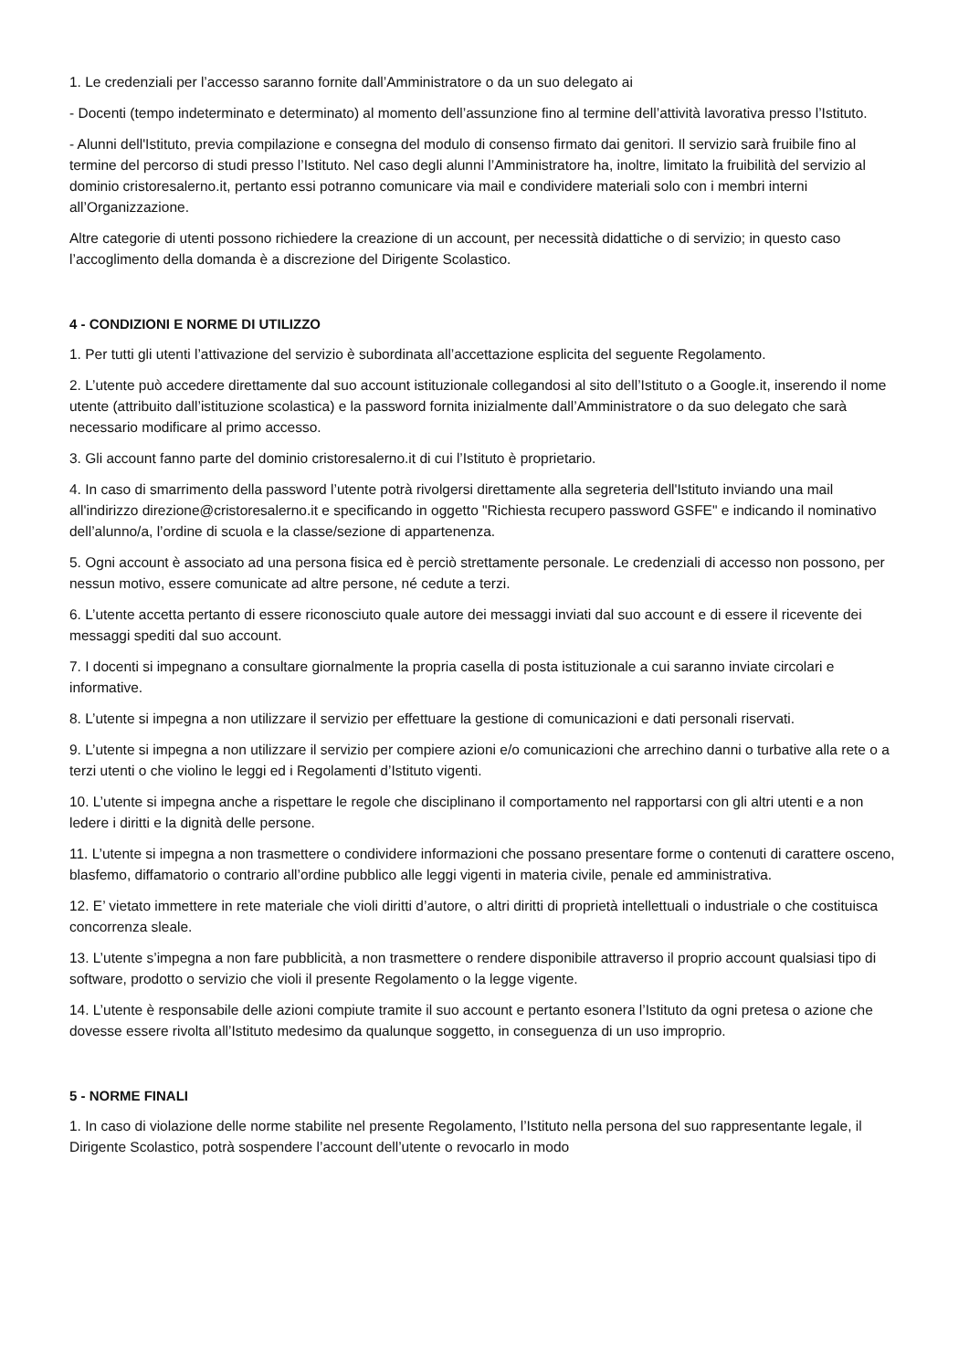1. Le credenziali per l’accesso saranno fornite dall’Amministratore o da un suo delegato ai
- Docenti (tempo indeterminato e determinato) al momento dell’assunzione fino al termine dell’attività lavorativa presso l’Istituto.
- Alunni dell'Istituto, previa compilazione e consegna del modulo di consenso firmato dai genitori. Il servizio sarà fruibile fino al termine del percorso di studi presso l’Istituto. Nel caso degli alunni l’Amministratore ha, inoltre, limitato la fruibilità del servizio al dominio cristoresalerno.it, pertanto essi potranno comunicare via mail e condividere materiali solo con i membri interni all’Organizzazione.
Altre categorie di utenti possono richiedere la creazione di un account, per necessità didattiche o di servizio; in questo caso l’accoglimento della domanda è a discrezione del Dirigente Scolastico.
4 - CONDIZIONI E NORME DI UTILIZZO
1. Per tutti gli utenti l’attivazione del servizio è subordinata all’accettazione esplicita del seguente Regolamento.
2. L’utente può accedere direttamente dal suo account istituzionale collegandosi al sito dell’Istituto o a Google.it, inserendo il nome utente (attribuito dall’istituzione scolastica) e la password fornita inizialmente dall’Amministratore o da suo delegato che sarà necessario modificare al primo accesso.
3. Gli account fanno parte del dominio cristoresalerno.it di cui l’Istituto è proprietario.
4. In caso di smarrimento della password l’utente potrà rivolgersi direttamente alla segreteria dell'Istituto inviando una mail all'indirizzo direzione@cristoresalerno.it e specificando in oggetto "Richiesta recupero password GSFE" e indicando il nominativo dell’alunno/a, l’ordine di scuola e la classe/sezione di appartenenza.
5. Ogni account è associato ad una persona fisica ed è perciò strettamente personale. Le credenziali di accesso non possono, per nessun motivo, essere comunicate ad altre persone, né cedute a terzi.
6. L’utente accetta pertanto di essere riconosciuto quale autore dei messaggi inviati dal suo account e di essere il ricevente dei messaggi spediti dal suo account.
7. I docenti si impegnano a consultare giornalmente la propria casella di posta istituzionale a cui saranno inviate circolari e informative.
8. L’utente si impegna a non utilizzare il servizio per effettuare la gestione di comunicazioni e dati personali riservati.
9. L’utente si impegna a non utilizzare il servizio per compiere azioni e/o comunicazioni che arrechino danni o turbative alla rete o a terzi utenti o che violino le leggi ed i Regolamenti d’Istituto vigenti.
10. L’utente si impegna anche a rispettare le regole che disciplinano il comportamento nel rapportarsi con gli altri utenti e a non ledere i diritti e la dignità delle persone.
11. L’utente si impegna a non trasmettere o condividere informazioni che possano presentare forme o contenuti di carattere osceno, blasfemo, diffamatorio o contrario all’ordine pubblico alle leggi vigenti in materia civile, penale ed amministrativa.
12. E’ vietato immettere in rete materiale che violi diritti d’autore, o altri diritti di proprietà intellettuali o industriale o che costituisca concorrenza sleale.
13. L’utente s’impegna a non fare pubblicità, a non trasmettere o rendere disponibile attraverso il proprio account qualsiasi tipo di software, prodotto o servizio che violi il presente Regolamento o la legge vigente.
14. L’utente è responsabile delle azioni compiute tramite il suo account e pertanto esonera l’Istituto da ogni pretesa o azione che dovesse essere rivolta all’Istituto medesimo da qualunque soggetto, in conseguenza di un uso improprio.
5 - NORME FINALI
1. In caso di violazione delle norme stabilite nel presente Regolamento, l’Istituto nella persona del suo rappresentante legale, il Dirigente Scolastico, potrà sospendere l’account dell’utente o revocarlo in modo